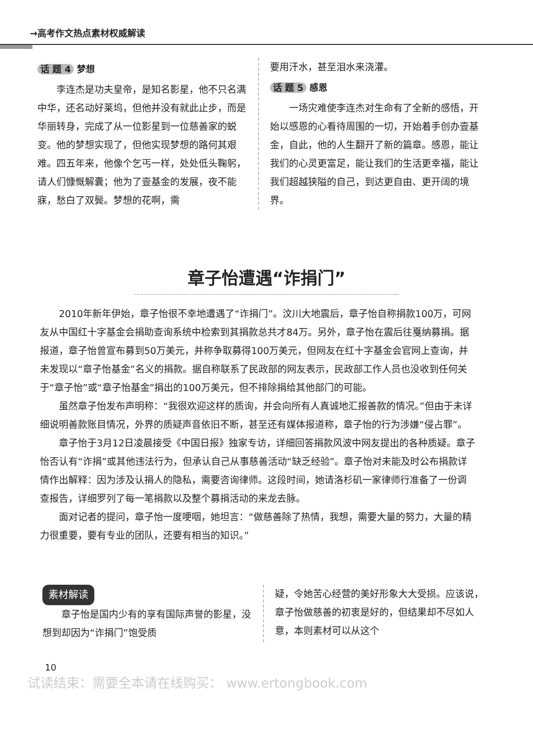→高考作文热点素材权威解读
话 题 4 梦想
李连杰是功夫皇帝，是知名影星，他不只名满中华，还名动好莱坞，但他并没有就此止步，而是华丽转身，完成了从一位影星到一位慈善家的蜕变。他的梦想实现了，但他实现梦想的路何其艰难。四五年来，他像个乞丐一样，处处低头鞠躬，请人们慷慨解囊；他为了壹基金的发展，夜不能寐，愁白了双鬓。梦想的花啊，需
要用汗水，甚至泪水来浇灌。
话 题 5 感恩
一场灾难使李连杰对生命有了全新的感悟，开始以感恩的心看待周围的一切，开始着手创办壹基金，自此，他的人生翻开了新的篇章。感恩，能让我们的心灵更富足，能让我们的生活更幸福，能让我们超越狭隘的自己，到达更自由、更开阔的境界。
章子怡遭遇“诈捐门”
2010年新年伊始，章子怡很不幸地遭遇了“诈捐门”。汶川大地震后，章子怡自称捐款100万，可网友从中国红十字基金会捐助查询系统中检索到其捐款总共才84万。另外，章子怡在震后往戛纳募捐。据报道，章子怡曾宣布募到50万美元，并称争取募得100万美元，但网友在红十字基金会官网上查询，并未发现以“章子怡基金”名义的捐款。据自称联系了民政部的网友表示，民政部工作人员也没收到任何关于“章子怡”或“章子怡基金”捐出的100万美元，但不排除捐给其他部门的可能。
虽然章子怡发布声明称：“我很欢迎这样的质询，并会向所有人真诚地汇报善款的情况。”但由于未详细说明善款账目情况，外界的质疑声音依旧不断，甚至还有媒体报道称，章子怡的行为涉嫌“侵占罪”。
章子怡于3月12日凌晨接受《中国日报》独家专访，详细回答捐款风波中网友提出的各种质疑。章子怡否认有“诈捐”或其他违法行为，但承认自己从事慈善活动“缺乏经验”。章子怡对未能及时公布捐款详情作出解释：因为涉及认捐人的隐私，需要咨询律师。这段时间，她请洛杉矶一家律师行准备了一份调查报告，详细罗列了每一笔捐款以及整个募捐活动的来龙去脉。
面对记者的提问，章子怡一度哽咽，她坦言：“做慈善除了热情，我想，需要大量的努力，大量的精力很重要，要有专业的团队，还要有相当的知识。”
素材解读
章子怡是国内少有的享有国际声誉的影星，没想到却因为“诈捐门”饱受质
疑，令她苦心经营的美好形象大大受损。应该说，章子怡做慈善的初衷是好的，但结果却不尽如人意，本则素材可以从这个
10
试读结束：需要全本请在线购买： www.ertongbook.com